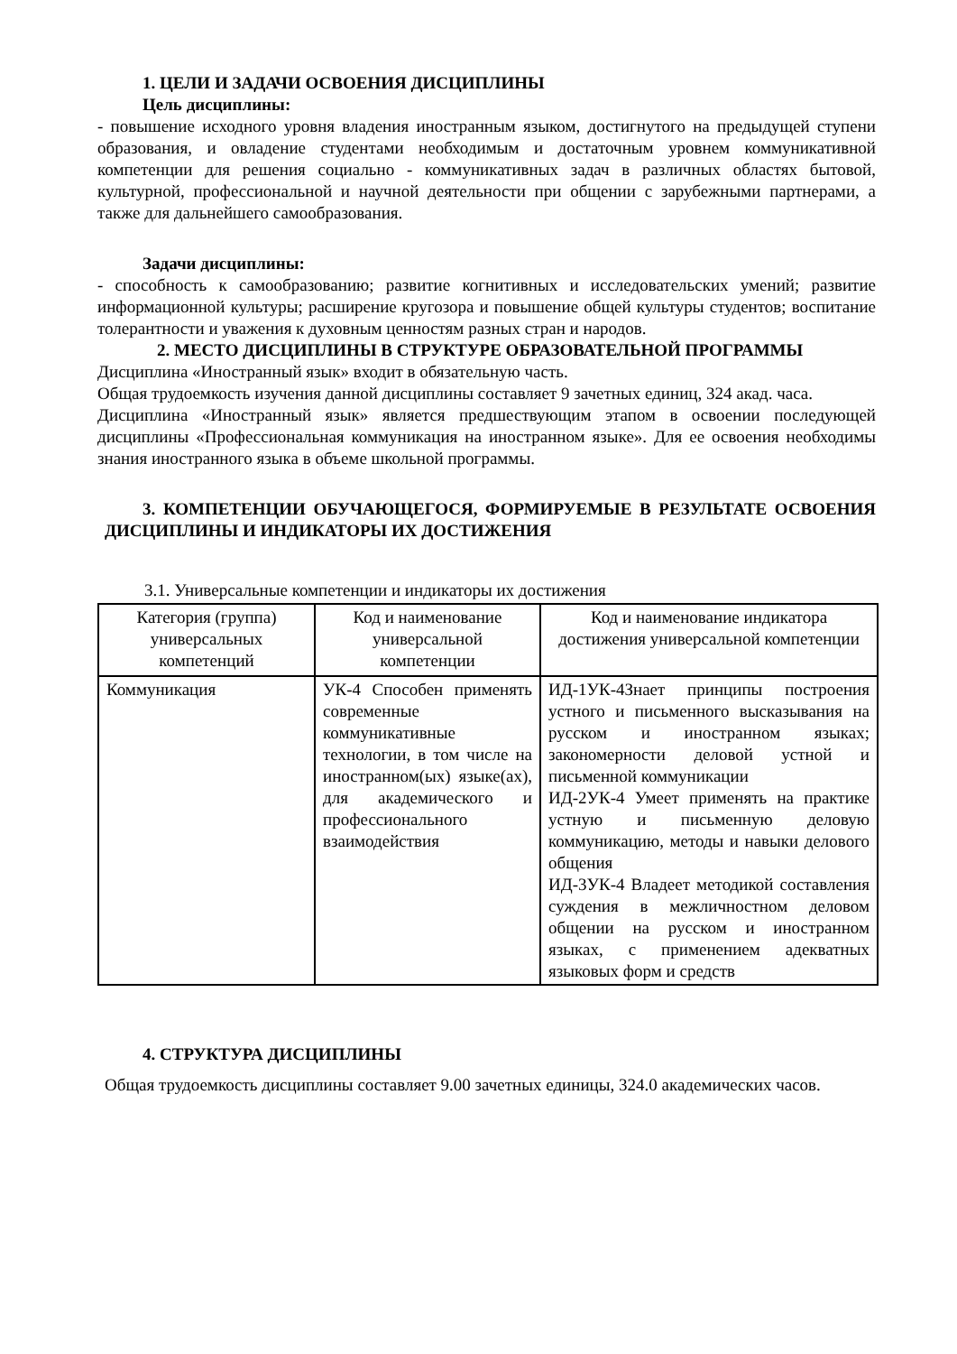1. ЦЕЛИ И ЗАДАЧИ ОСВОЕНИЯ ДИСЦИПЛИНЫ
Цель дисциплины:
- повышение исходного уровня владения иностранным языком, достигнутого на предыдущей ступени образования, и овладение студентами необходимым и достаточным уровнем коммуникативной компетенции для решения социально - коммуникативных задач в различных областях бытовой, культурной, профессиональной и научной деятельности при общении с зарубежными партнерами, а также для дальнейшего самообразования.
Задачи дисциплины:
- способность к самообразованию; развитие когнитивных и исследовательских умений; развитие информационной культуры; расширение кругозора и повышение общей культуры студентов; воспитание толерантности и уважения к духовным ценностям разных стран и народов.
2. МЕСТО ДИСЦИПЛИНЫ В СТРУКТУРЕ ОБРАЗОВАТЕЛЬНОЙ ПРОГРАММЫ
Дисциплина «Иностранный язык» входит в обязательную часть.
Общая трудоемкость изучения данной дисциплины составляет 9 зачетных единиц, 324 акад. часа.
Дисциплина «Иностранный язык» является предшествующим этапом в освоении последующей дисциплины «Профессиональная коммуникация на иностранном языке». Для ее освоения необходимы знания иностранного языка в объеме школьной программы.
3. КОМПЕТЕНЦИИ ОБУЧАЮЩЕГОСЯ, ФОРМИРУЕМЫЕ В РЕЗУЛЬТАТЕ ОСВОЕНИЯ ДИСЦИПЛИНЫ И ИНДИКАТОРЫ ИХ ДОСТИЖЕНИЯ
3.1. Универсальные компетенции и индикаторы их достижения
| Категория (группа) универсальных компетенций | Код и наименование универсальной компетенции | Код и наименование индикатора достижения универсальной компетенции |
| --- | --- | --- |
| Коммуникация | УК-4 Способен применять современные коммуникативные технологии, в том числе на иностранном(ых) языке(ах), для академического и профессионального взаимодействия | ИД-1УК-4Знает принципы построения устного и письменного высказывания на русском и иностранном языках; закономерности деловой устной и письменной коммуникации ИД-2УК-4 Умеет применять на практике устную и письменную деловую коммуникацию, методы и навыки делового общения ИД-3УК-4 Владеет методикой составления суждения в межличностном деловом общении на русском и иностранном языках, с применением адекватных языковых форм и средств |
4. СТРУКТУРА ДИСЦИПЛИНЫ
Общая трудоемкость дисциплины составляет 9.00 зачетных единицы, 324.0 академических часов.